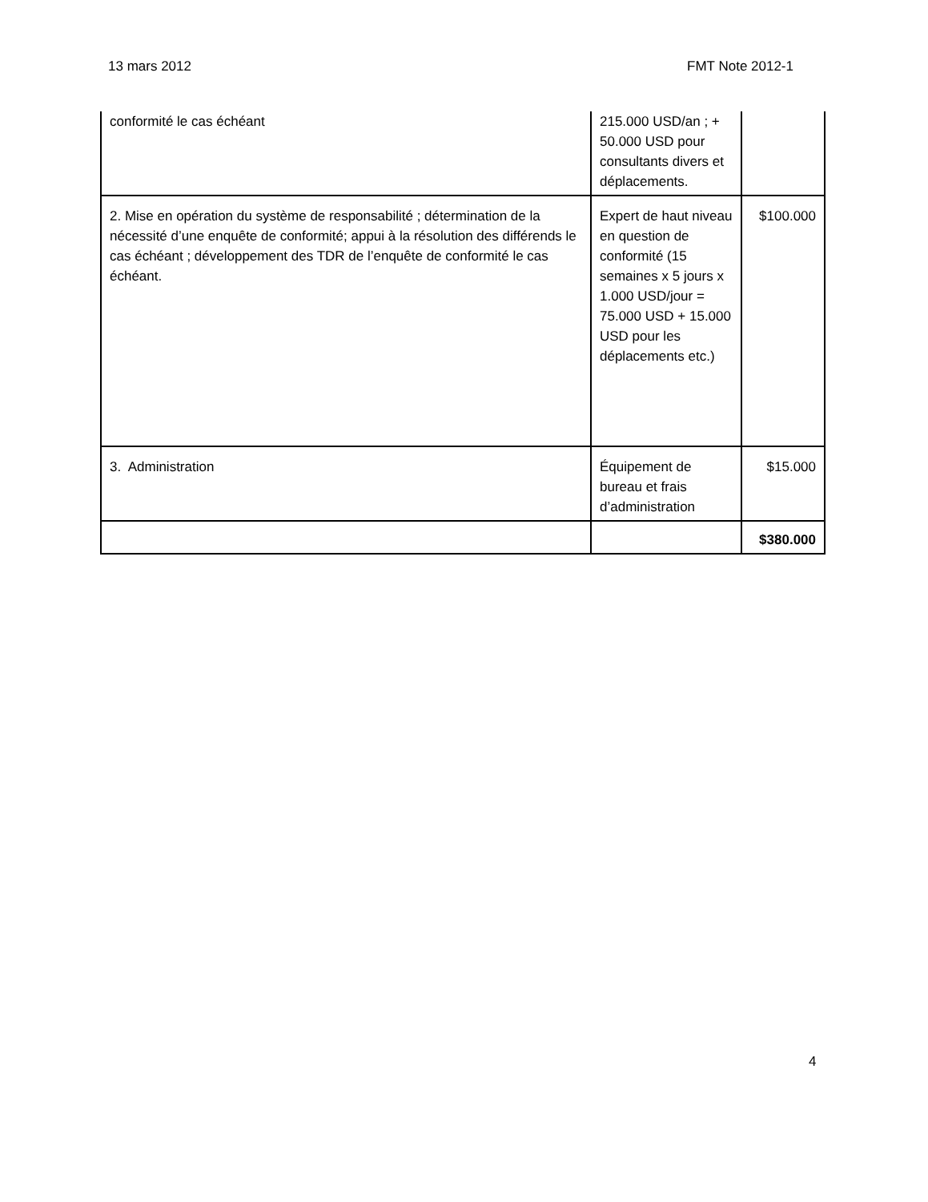13 mars 2012 FMT Note 2012-1
| conformité le cas échéant | 215.000 USD/an ; + 50.000 USD pour consultants divers et déplacements. | |
| 2. Mise en opération du système de responsabilité ; détermination de la nécessité d’une enquête de conformité; appui à la résolution des différends le cas échéant ; développement des TDR de l’enquête de conformité le cas échéant. | Expert de haut niveau en question de conformité (15 semaines x 5 jours x 1.000 USD/jour = 75.000 USD + 15.000 USD pour les déplacements etc.) | $100.000 |
| 3. Administration | Équipement de bureau et frais d’administration | $15.000 |
| | | $380.000 |
4